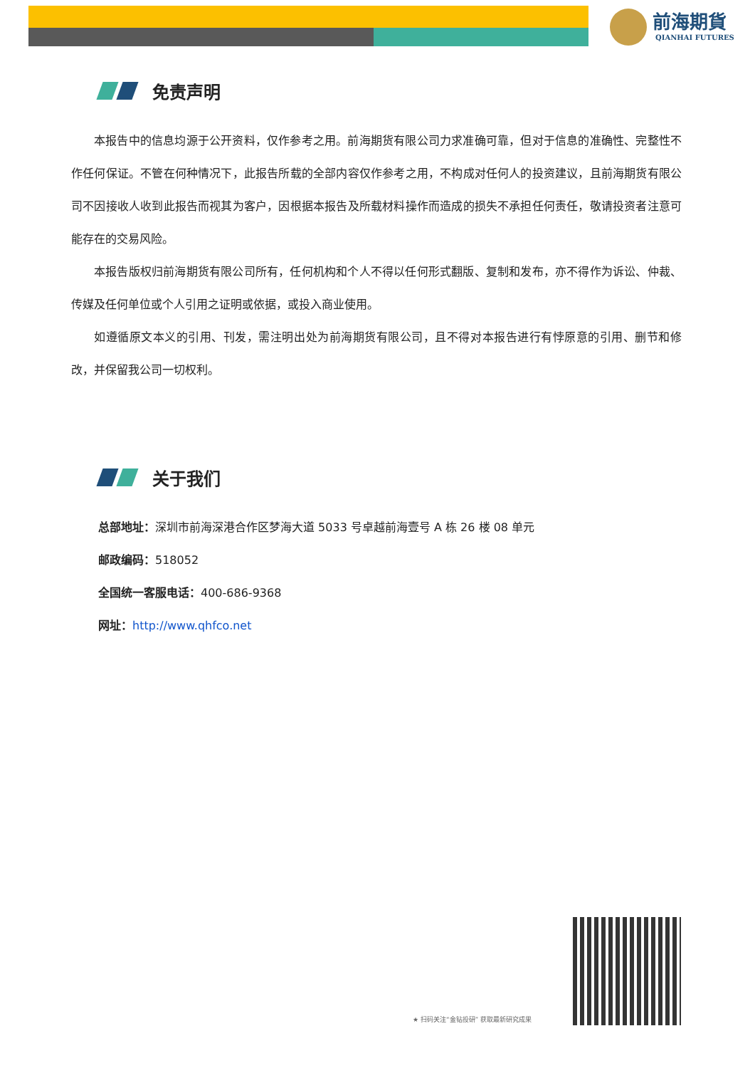前海期貨
QIANHAI FUTURES
免责声明
本报告中的信息均源于公开资料，仅作参考之用。前海期货有限公司力求准确可靠，但对于信息的准确性、完整性不作任何保证。不管在何种情况下，此报告所载的全部内容仅作参考之用，不构成对任何人的投资建议，且前海期货有限公司不因接收人收到此报告而视其为客户，因根据本报告及所载材料操作而造成的损失不承担任何责任，敬请投资者注意可能存在的交易风险。
本报告版权归前海期货有限公司所有，任何机构和个人不得以任何形式翻版、复制和发布，亦不得作为诉讼、仲裁、传媒及任何单位或个人引用之证明或依据，或投入商业使用。
如遵循原文本义的引用、刊发，需注明出处为前海期货有限公司，且不得对本报告进行有悖原意的引用、删节和修改，并保留我公司一切权利。
关于我们
总部地址：深圳市前海深港合作区梦海大道 5033 号卓越前海壹号 A 栋 26 楼 08 单元
邮政编码：518052
全国统一客服电话：400-686-9368
网址：http://www.qhfco.net
★ 扫码关注“金钻投研” 获取最新研究成果